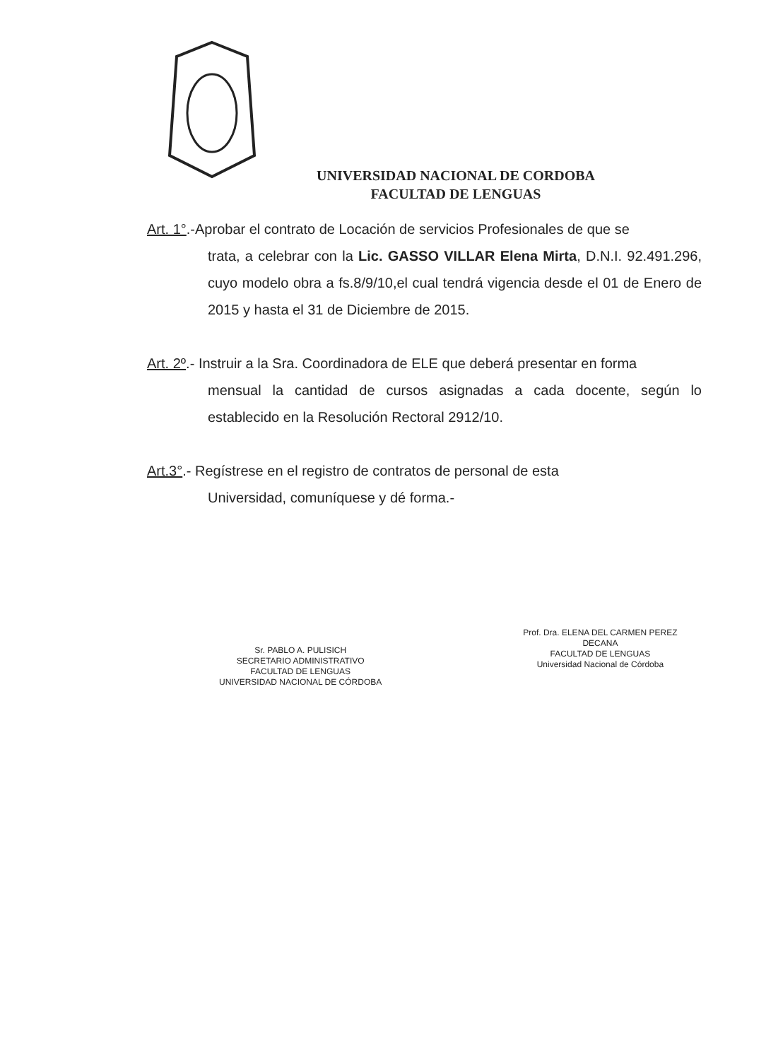UNIVERSIDAD NACIONAL DE CORDOBA
FACULTAD DE LENGUAS
Art. 1°.-Aprobar el contrato de Locación de servicios Profesionales de que se
trata, a celebrar con la Lic. GASSO VILLAR Elena Mirta, D.N.I. 92.491.296, cuyo modelo obra a fs.8/9/10,el cual tendrá vigencia desde el 01 de Enero de 2015 y hasta el 31 de Diciembre de 2015.
Art. 2º.- Instruir a la Sra. Coordinadora de ELE que deberá presentar en forma
mensual la cantidad de cursos asignadas a cada docente, según lo establecido en la Resolución Rectoral 2912/10.
Art.3°.- Regístrese en el registro de contratos de personal de esta
Universidad, comuníquese y dé forma.-
Sr. PABLO A. PULISICH
SECRETARIO ADMINISTRATIVO
FACULTAD DE LENGUAS
UNIVERSIDAD NACIONAL DE CÓRDOBA
Prof. Dra. ELENA DEL CARMEN PEREZ
DECANA
FACULTAD DE LENGUAS
Universidad Nacional de Córdoba